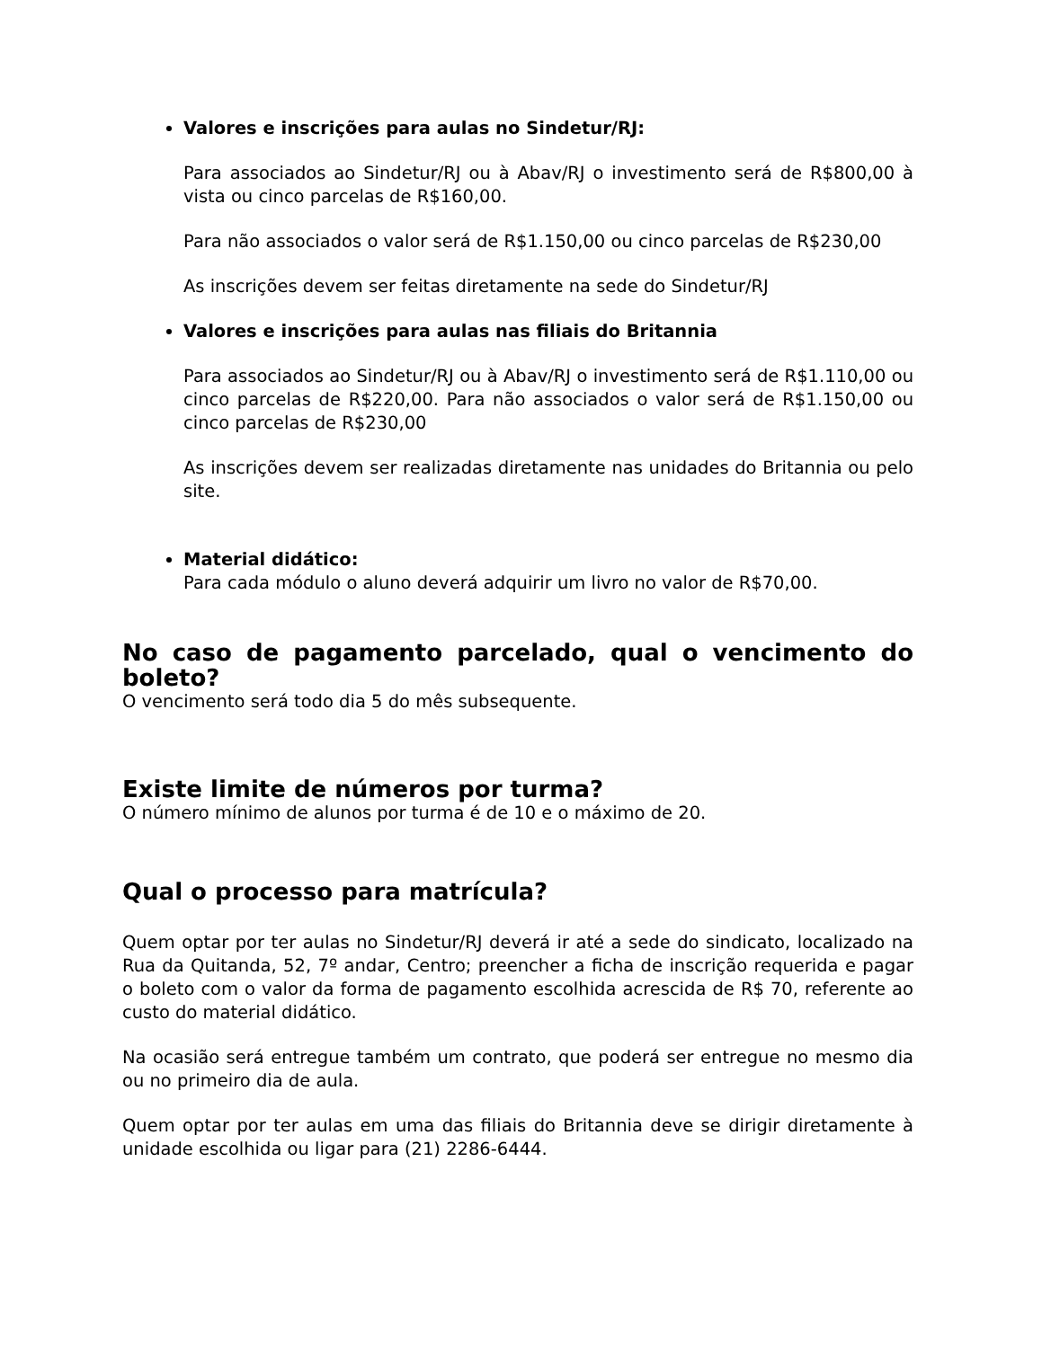Valores e inscrições para aulas no Sindetur/RJ:
Para associados ao Sindetur/RJ ou à Abav/RJ o investimento será de R$800,00 à vista ou cinco parcelas de R$160,00.
Para não associados o valor será de R$1.150,00 ou cinco parcelas de R$230,00
As inscrições devem ser feitas diretamente na sede do Sindetur/RJ
Valores e inscrições para aulas nas filiais do Britannia
Para associados ao Sindetur/RJ ou à Abav/RJ o investimento será de R$1.110,00 ou cinco parcelas de R$220,00. Para não associados o valor será de R$1.150,00 ou cinco parcelas de R$230,00
As inscrições devem ser realizadas diretamente nas unidades do Britannia ou pelo site.
Material didático:
Para cada módulo o aluno deverá adquirir um livro no valor de R$70,00.
No caso de pagamento parcelado, qual o vencimento do boleto?
O vencimento será todo dia 5 do mês subsequente.
Existe limite de números por turma?
O número mínimo de alunos por turma é de 10 e o máximo de 20.
Qual o processo para matrícula?
Quem optar por ter aulas no Sindetur/RJ deverá ir até a sede do sindicato, localizado na Rua da Quitanda, 52, 7º andar, Centro; preencher a ficha de inscrição requerida e pagar o boleto com o valor da forma de pagamento escolhida acrescida de R$ 70, referente ao custo do material didático.
Na ocasião será entregue também um contrato, que poderá ser entregue no mesmo dia ou no primeiro dia de aula.
Quem optar por ter aulas em uma das filiais do Britannia deve se dirigir diretamente à unidade escolhida ou ligar para (21) 2286-6444.